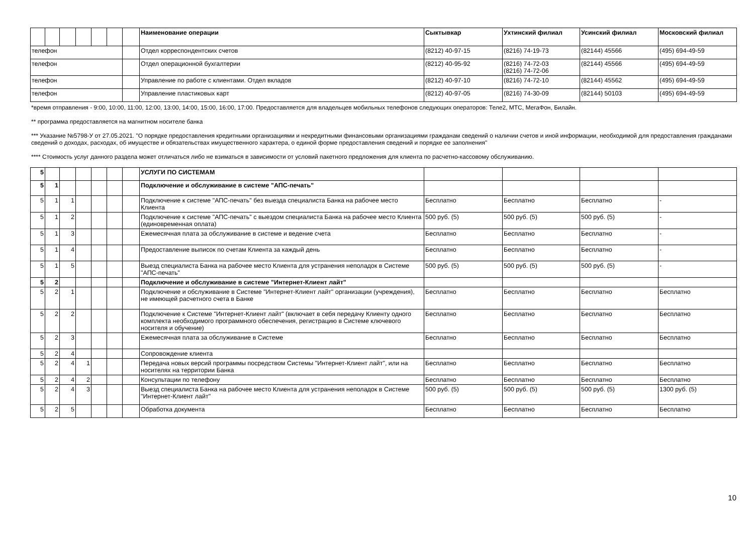| | | | | | | | Наименование операции | Сыктывкар | Ухтинский филиал | Усинский филиал | Московский филиал |
| телефон | | | | | | | Отдел корреспондентских счетов | (8212) 40-97-15 | (8216) 74-19-73 | (82144) 45566 | (495) 694-49-59 |
| телефон | | | | | | | Отдел операционной бухгалтерии | (8212) 40-95-92 | (8216) 74-72-03 (8216) 74-72-06 | (82144) 45566 | (495) 694-49-59 |
| телефон | | | | | | | Управление по работе с клиентами. Отдел вкладов | (8212) 40-97-10 | (8216) 74-72-10 | (82144) 45562 | (495) 694-49-59 |
| телефон | | | | | | | Управление пластиковых карт | (8212) 40-97-05 | (8216) 74-30-09 | (82144) 50103 | (495) 694-49-59 |
*время отправления - 9:00, 10:00, 11:00, 12:00, 13:00, 14:00, 15:00, 16:00, 17:00. Предоставляется для владельцев мобильных телефонов следующих операторов: Теле2, МТС, МегаФон, Билайн.
** программа предоставляется на магнитном носителе банка
*** Указание №5798-У от 27.05.2021. "О порядке предоставления кредитными организациями и некредитными финансовыми организациями гражданам сведений о наличии счетов и иной информации, необходимой для предоставления гражданами сведений о доходах, расходах, об имуществе и обязательствах имущественного характера, о единой форме предоставления сведений и порядке ее заполнения"
**** Стоимость услуг данного раздела может отличаться либо не взиматься в зависимости от условий пакетного предложения для клиента по расчетно-кассовому обслуживанию.
| 5 | | | | | | | УСЛУГИ ПО СИСТЕМАМ | | | | |
| 5 | 1 | | | | | | Подключение и обслуживание в системе "АПС-печать" | | | | |
| 5 | 1 | 1 | | | | | Подключение к системе "АПС-печать" без выезда специалиста Банка на рабочее место Клиента | Бесплатно | Бесплатно | Бесплатно | - |
| 5 | 1 | 2 | | | | | Подключение к системе "АПС-печать" с выездом специалиста Банка на рабочее место Клиента (единовременная оплата) | 500 руб. (5) | 500 руб. (5) | 500 руб. (5) | - |
| 5 | 1 | 3 | | | | | Ежемесячная плата за обслуживание в системе и ведение счета | Бесплатно | Бесплатно | Бесплатно | - |
| 5 | 1 | 4 | | | | | Предоставление выписок по счетам Клиента за каждый день | Бесплатно | Бесплатно | Бесплатно | - |
| 5 | 1 | 5 | | | | | Выезд специалиста Банка на рабочее место Клиента для устранения неполадок в Системе "АПС-печать" | 500 руб. (5) | 500 руб. (5) | 500 руб. (5) | - |
| 5 | 2 | | | | | | Подключение и обслуживание в системе "Интернет-Клиент лайт" | | | | |
| 5 | 2 | 1 | | | | | Подключение и обслуживание в Системе "Интернет-Клиент лайт" организации (учреждения), не имеющей расчетного счета в Банке | Бесплатно | Бесплатно | Бесплатно | Бесплатно |
| 5 | 2 | 2 | | | | | Подключение к Системе "Интернет-Клиент лайт" (включает в себя передачу Клиенту одного комплекта необходимого программного обеспечения, регистрацию в Системе ключевого носителя и обучение) | Бесплатно | Бесплатно | Бесплатно | Бесплатно |
| 5 | 2 | 3 | | | | | Ежемесячная плата за обслуживание в Системе | Бесплатно | Бесплатно | Бесплатно | Бесплатно |
| 5 | 2 | 4 | | | | | Сопровождение клиента | | | | |
| 5 | 2 | 4 | 1 | | | | Передача новых версий программы посредством Системы "Интернет-Клиент лайт", или на носителях на территории Банка | Бесплатно | Бесплатно | Бесплатно | Бесплатно |
| 5 | 2 | 4 | 2 | | | | Консультации по телефону | Бесплатно | Бесплатно | Бесплатно | Бесплатно |
| 5 | 2 | 4 | 3 | | | | Выезд специалиста Банка на рабочее место Клиента для устранения неполадок в Системе "Интернет-Клиент лайт" | 500 руб. (5) | 500 руб. (5) | 500 руб. (5) | 1300 руб. (5) |
| 5 | 2 | 5 | | | | | Обработка документа | Бесплатно | Бесплатно | Бесплатно | Бесплатно |
10